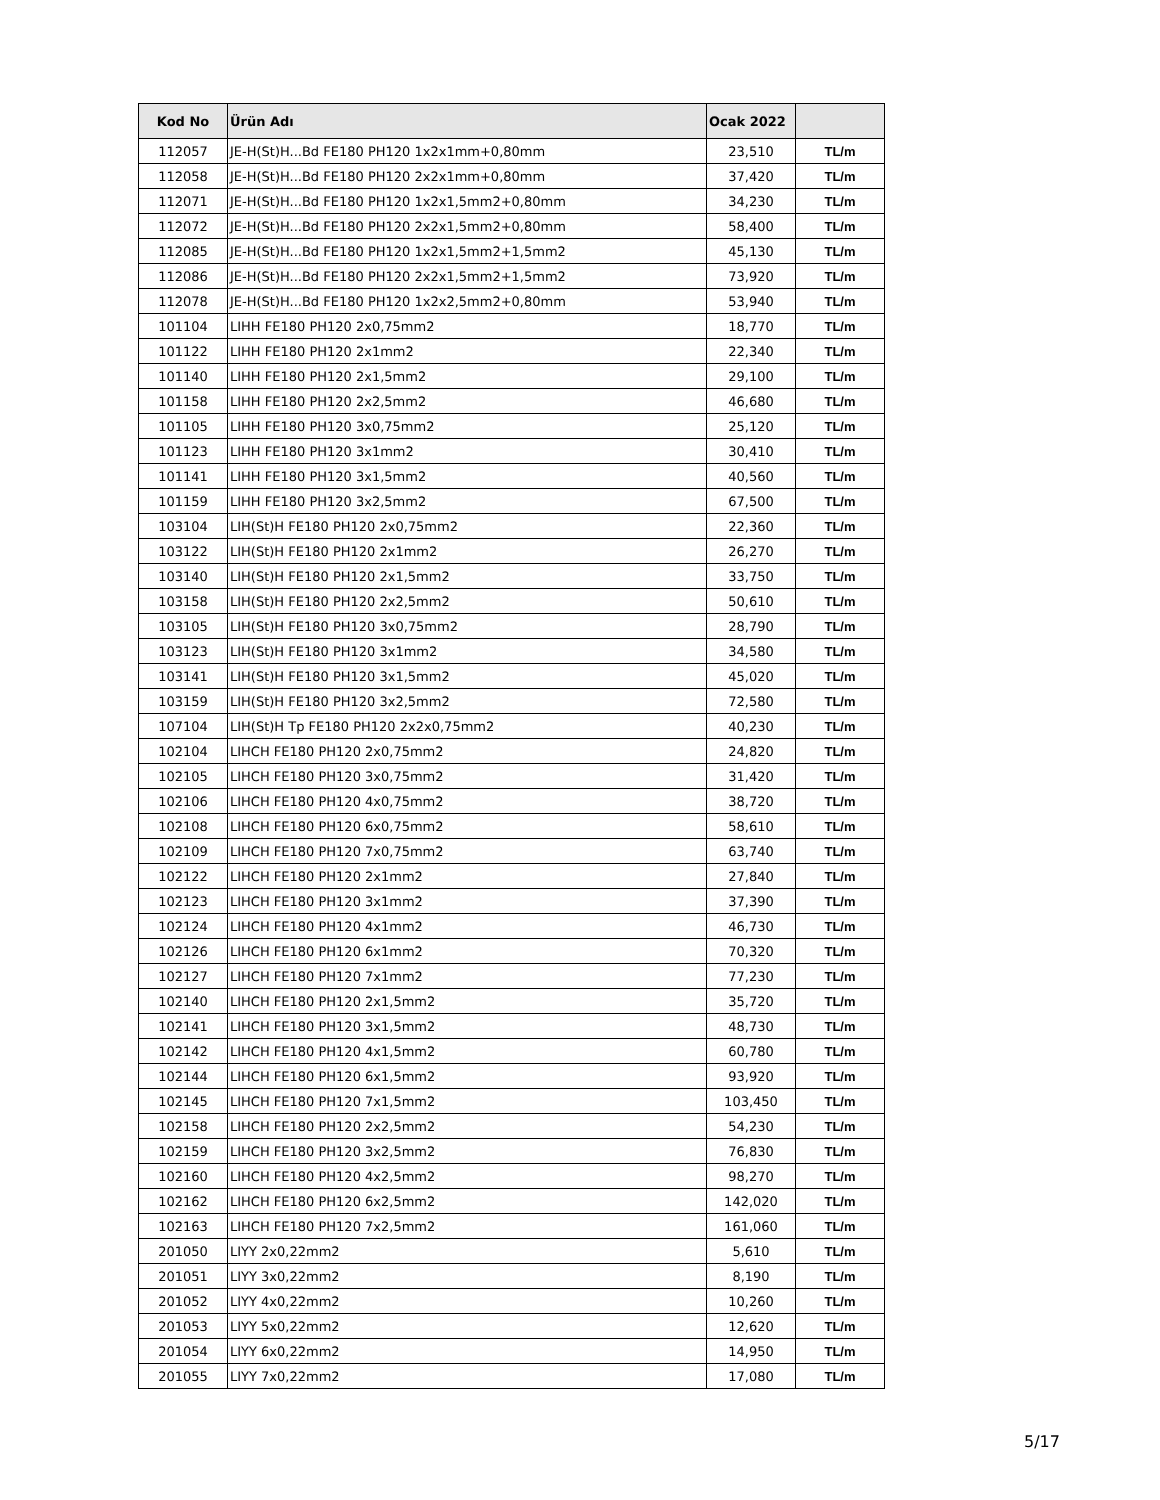| Kod No | Ürün Adı | Ocak 2022 | |
| --- | --- | --- | --- |
| 112057 | JE-H(St)H...Bd FE180 PH120 1x2x1mm+0,80mm | 23,510 | TL/m |
| 112058 | JE-H(St)H...Bd FE180 PH120 2x2x1mm+0,80mm | 37,420 | TL/m |
| 112071 | JE-H(St)H...Bd FE180 PH120 1x2x1,5mm2+0,80mm | 34,230 | TL/m |
| 112072 | JE-H(St)H...Bd FE180 PH120 2x2x1,5mm2+0,80mm | 58,400 | TL/m |
| 112085 | JE-H(St)H...Bd FE180 PH120 1x2x1,5mm2+1,5mm2 | 45,130 | TL/m |
| 112086 | JE-H(St)H...Bd FE180 PH120 2x2x1,5mm2+1,5mm2 | 73,920 | TL/m |
| 112078 | JE-H(St)H...Bd FE180 PH120 1x2x2,5mm2+0,80mm | 53,940 | TL/m |
| 101104 | LIHH FE180 PH120 2x0,75mm2 | 18,770 | TL/m |
| 101122 | LIHH FE180 PH120 2x1mm2 | 22,340 | TL/m |
| 101140 | LIHH FE180 PH120 2x1,5mm2 | 29,100 | TL/m |
| 101158 | LIHH FE180 PH120 2x2,5mm2 | 46,680 | TL/m |
| 101105 | LIHH FE180 PH120 3x0,75mm2 | 25,120 | TL/m |
| 101123 | LIHH FE180 PH120 3x1mm2 | 30,410 | TL/m |
| 101141 | LIHH FE180 PH120 3x1,5mm2 | 40,560 | TL/m |
| 101159 | LIHH FE180 PH120 3x2,5mm2 | 67,500 | TL/m |
| 103104 | LIH(St)H FE180 PH120 2x0,75mm2 | 22,360 | TL/m |
| 103122 | LIH(St)H FE180 PH120 2x1mm2 | 26,270 | TL/m |
| 103140 | LIH(St)H FE180 PH120 2x1,5mm2 | 33,750 | TL/m |
| 103158 | LIH(St)H FE180 PH120 2x2,5mm2 | 50,610 | TL/m |
| 103105 | LIH(St)H FE180 PH120 3x0,75mm2 | 28,790 | TL/m |
| 103123 | LIH(St)H FE180 PH120 3x1mm2 | 34,580 | TL/m |
| 103141 | LIH(St)H FE180 PH120 3x1,5mm2 | 45,020 | TL/m |
| 103159 | LIH(St)H FE180 PH120 3x2,5mm2 | 72,580 | TL/m |
| 107104 | LIH(St)H Tp FE180 PH120 2x2x0,75mm2 | 40,230 | TL/m |
| 102104 | LIHCH FE180 PH120 2x0,75mm2 | 24,820 | TL/m |
| 102105 | LIHCH FE180 PH120 3x0,75mm2 | 31,420 | TL/m |
| 102106 | LIHCH FE180 PH120 4x0,75mm2 | 38,720 | TL/m |
| 102108 | LIHCH FE180 PH120 6x0,75mm2 | 58,610 | TL/m |
| 102109 | LIHCH FE180 PH120 7x0,75mm2 | 63,740 | TL/m |
| 102122 | LIHCH FE180 PH120 2x1mm2 | 27,840 | TL/m |
| 102123 | LIHCH FE180 PH120 3x1mm2 | 37,390 | TL/m |
| 102124 | LIHCH FE180 PH120 4x1mm2 | 46,730 | TL/m |
| 102126 | LIHCH FE180 PH120 6x1mm2 | 70,320 | TL/m |
| 102127 | LIHCH FE180 PH120 7x1mm2 | 77,230 | TL/m |
| 102140 | LIHCH FE180 PH120 2x1,5mm2 | 35,720 | TL/m |
| 102141 | LIHCH FE180 PH120 3x1,5mm2 | 48,730 | TL/m |
| 102142 | LIHCH FE180 PH120 4x1,5mm2 | 60,780 | TL/m |
| 102144 | LIHCH FE180 PH120 6x1,5mm2 | 93,920 | TL/m |
| 102145 | LIHCH FE180 PH120 7x1,5mm2 | 103,450 | TL/m |
| 102158 | LIHCH FE180 PH120 2x2,5mm2 | 54,230 | TL/m |
| 102159 | LIHCH FE180 PH120 3x2,5mm2 | 76,830 | TL/m |
| 102160 | LIHCH FE180 PH120 4x2,5mm2 | 98,270 | TL/m |
| 102162 | LIHCH FE180 PH120 6x2,5mm2 | 142,020 | TL/m |
| 102163 | LIHCH FE180 PH120 7x2,5mm2 | 161,060 | TL/m |
| 201050 | LIYY 2x0,22mm2 | 5,610 | TL/m |
| 201051 | LIYY 3x0,22mm2 | 8,190 | TL/m |
| 201052 | LIYY 4x0,22mm2 | 10,260 | TL/m |
| 201053 | LIYY 5x0,22mm2 | 12,620 | TL/m |
| 201054 | LIYY 6x0,22mm2 | 14,950 | TL/m |
| 201055 | LIYY 7x0,22mm2 | 17,080 | TL/m |
5/17